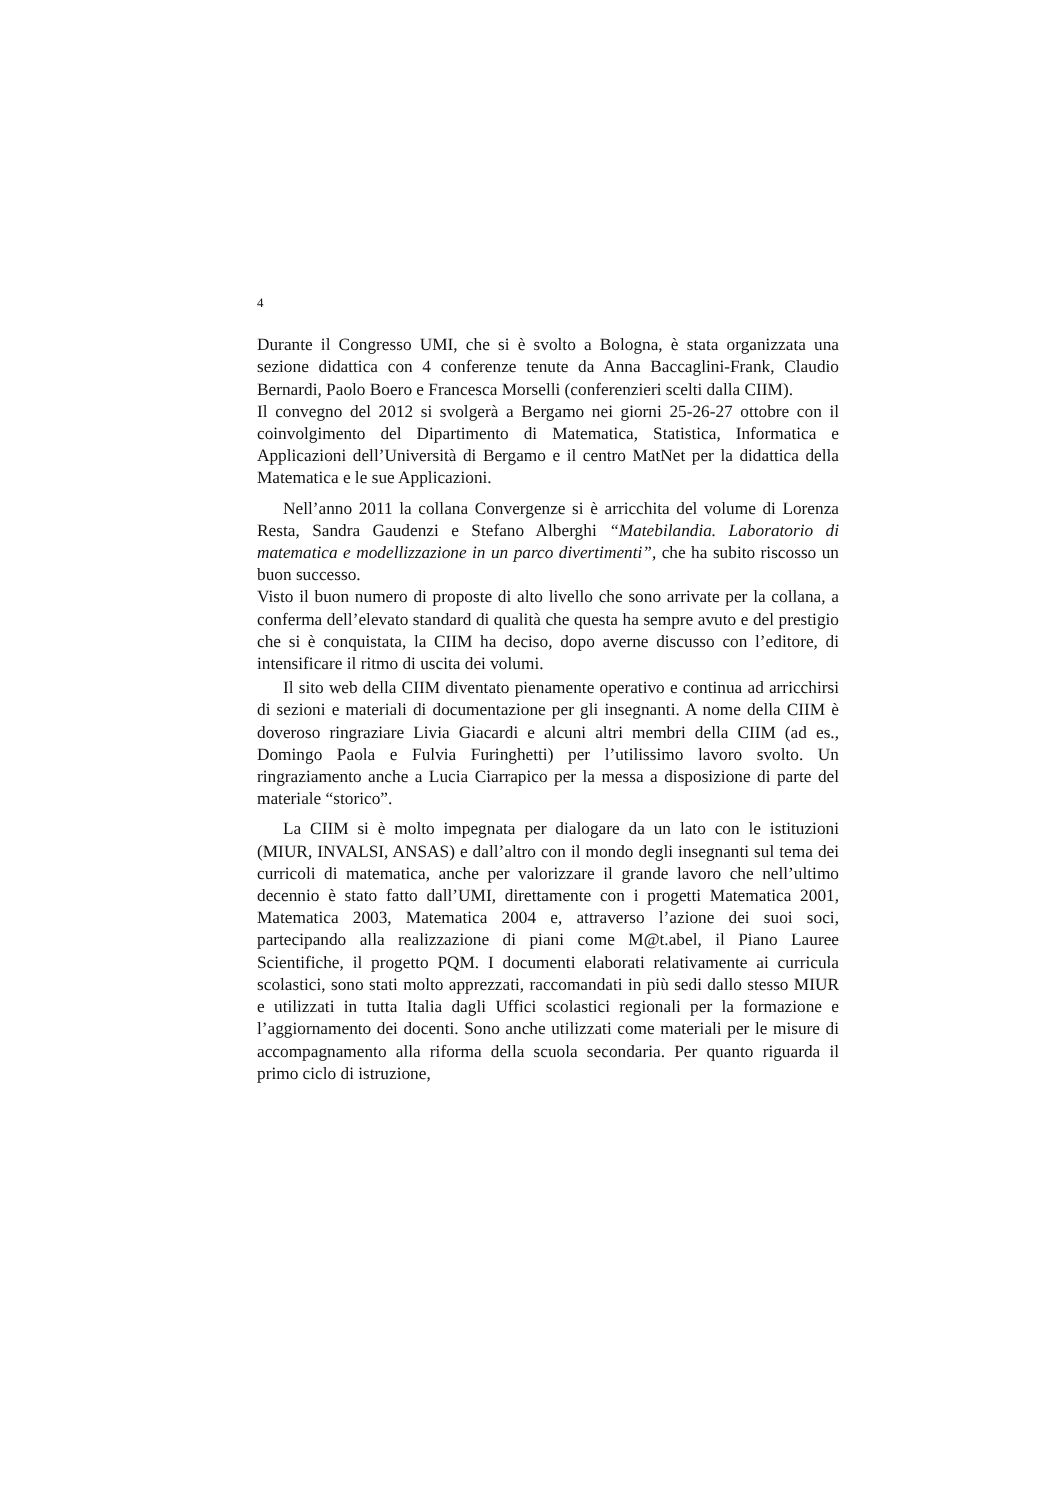4
Durante il Congresso UMI, che si è svolto a Bologna, è stata organizzata una sezione didattica con 4 conferenze tenute da Anna Baccaglini-Frank, Claudio Bernardi, Paolo Boero e Francesca Morselli (conferenzieri scelti dalla CIIM).
Il convegno del 2012 si svolgerà a Bergamo nei giorni 25-26-27 ottobre con il coinvolgimento del Dipartimento di Matematica, Statistica, Informatica e Applicazioni dell’Università di Bergamo e il centro MatNet per la didattica della Matematica e le sue Applicazioni.
Nell’anno 2011 la collana Convergenze si è arricchita del volume di Lorenza Resta, Sandra Gaudenzi e Stefano Alberghi “Matebilandia. Laboratorio di matematica e modellizzazione in un parco divertimenti”, che ha subito riscosso un buon successo.
Visto il buon numero di proposte di alto livello che sono arrivate per la collana, a conferma dell’elevato standard di qualità che questa ha sempre avuto e del prestigio che si è conquistata, la CIIM ha deciso, dopo averne discusso con l’editore, di intensificare il ritmo di uscita dei volumi.
Il sito web della CIIM diventato pienamente operativo e continua ad arricchirsi di sezioni e materiali di documentazione per gli insegnanti. A nome della CIIM è doveroso ringraziare Livia Giacardi e alcuni altri membri della CIIM (ad es., Domingo Paola e Fulvia Furinghetti) per l’utilissimo lavoro svolto. Un ringraziamento anche a Lucia Ciarrapico per la messa a disposizione di parte del materiale “storico”.
La CIIM si è molto impegnata per dialogare da un lato con le istituzioni (MIUR, INVALSI, ANSAS) e dall’altro con il mondo degli insegnanti sul tema dei curricoli di matematica, anche per valorizzare il grande lavoro che nell’ultimo decennio è stato fatto dall’UMI, direttamente con i progetti Matematica 2001, Matematica 2003, Matematica 2004 e, attraverso l’azione dei suoi soci, partecipando alla realizzazione di piani come M@t.abel, il Piano Lauree Scientifiche, il progetto PQM. I documenti elaborati relativamente ai curricula scolastici, sono stati molto apprezzati, raccomandati in più sedi dallo stesso MIUR e utilizzati in tutta Italia dagli Uffici scolastici regionali per la formazione e l’aggiornamento dei docenti. Sono anche utilizzati come materiali per le misure di accompagnamento alla riforma della scuola secondaria. Per quanto riguarda il primo ciclo di istruzione,